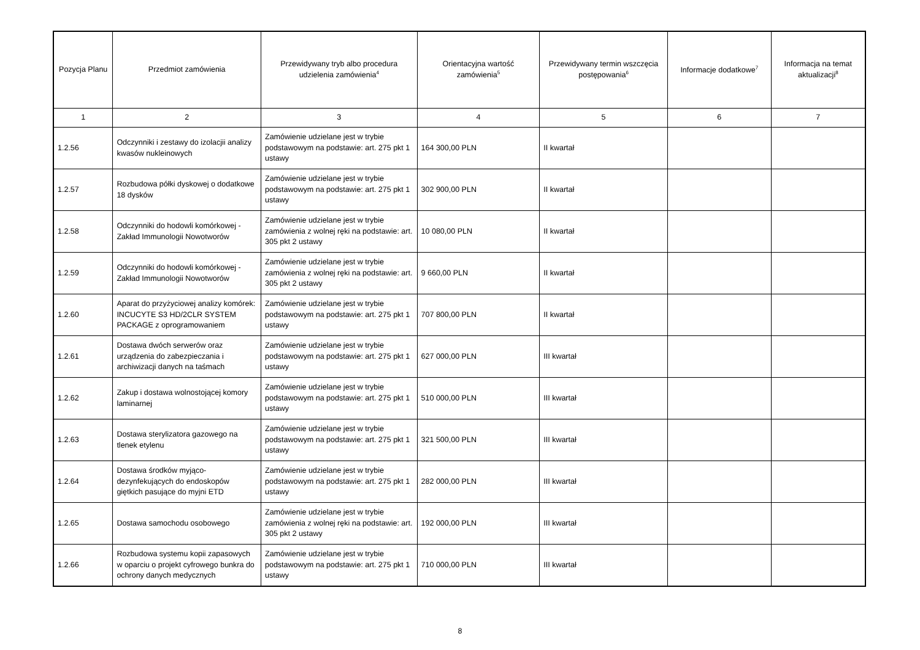| Pozycja Planu | Przedmiot zamówienia | Przewidywany tryb albo procedura udzielenia zamówienia<sup>4</sup> | Orientacyjna wartość zamówienia<sup>5</sup> | Przewidywany termin wszczęcia postępowania<sup>6</sup> | Informacje dodatkowe<sup>7</sup> | Informacja na temat aktualizacji<sup>8</sup> |
| --- | --- | --- | --- | --- | --- | --- |
| 1 | 2 | 3 | 4 | 5 | 6 | 7 |
| 1.2.56 | Odczynniki i zestawy do izolacjii analizy kwasów nukleinowych | Zamówienie udzielane jest w trybie podstawowym na podstawie: art. 275 pkt 1 ustawy | 164 300,00 PLN | II kwartał | | |
| 1.2.57 | Rozbudowa półki dyskowej o dodatkowe 18 dysków | Zamówienie udzielane jest w trybie podstawowym na podstawie: art. 275 pkt 1 ustawy | 302 900,00 PLN | II kwartał | | |
| 1.2.58 | Odczynniki do hodowli komórkowej - Zakład Immunologii Nowotworów | Zamówienie udzielane jest w trybie zamówienia z wolnej ręki na podstawie: art. 305 pkt 2 ustawy | 10 080,00 PLN | II kwartał | | |
| 1.2.59 | Odczynniki do hodowli komórkowej - Zakład Immunologii Nowotworów | Zamówienie udzielane jest w trybie zamówienia z wolnej ręki na podstawie: art. 305 pkt 2 ustawy | 9 660,00 PLN | II kwartał | | |
| 1.2.60 | Aparat do przyżyciowej analizy komórek: INCUCYTE S3 HD/2CLR SYSTEM PACKAGE z oprogramowaniem | Zamówienie udzielane jest w trybie podstawowym na podstawie: art. 275 pkt 1 ustawy | 707 800,00 PLN | II kwartał | | |
| 1.2.61 | Dostawa dwóch serwerów oraz urządzenia do zabezpieczania i archiwizacji danych na taśmach | Zamówienie udzielane jest w trybie podstawowym na podstawie: art. 275 pkt 1 ustawy | 627 000,00 PLN | III kwartał | | |
| 1.2.62 | Zakup i dostawa wolnostojącej komory laminarnej | Zamówienie udzielane jest w trybie podstawowym na podstawie: art. 275 pkt 1 ustawy | 510 000,00 PLN | III kwartał | | |
| 1.2.63 | Dostawa sterylizatora gazowego na tlenek etylenu | Zamówienie udzielane jest w trybie podstawowym na podstawie: art. 275 pkt 1 ustawy | 321 500,00 PLN | III kwartał | | |
| 1.2.64 | Dostawa środków myjąco-dezynfekujących do endoskopów giętkich pasujące do myjni ETD | Zamówienie udzielane jest w trybie podstawowym na podstawie: art. 275 pkt 1 ustawy | 282 000,00 PLN | III kwartał | | |
| 1.2.65 | Dostawa samochodu osobowego | Zamówienie udzielane jest w trybie zamówienia z wolnej ręki na podstawie: art. 305 pkt 2 ustawy | 192 000,00 PLN | III kwartał | | |
| 1.2.66 | Rozbudowa systemu kopii zapasowych w oparciu o projekt cyfrowego bunkra do ochrony danych medycznych | Zamówienie udzielane jest w trybie podstawowym na podstawie: art. 275 pkt 1 ustawy | 710 000,00 PLN | III kwartał | | |
8